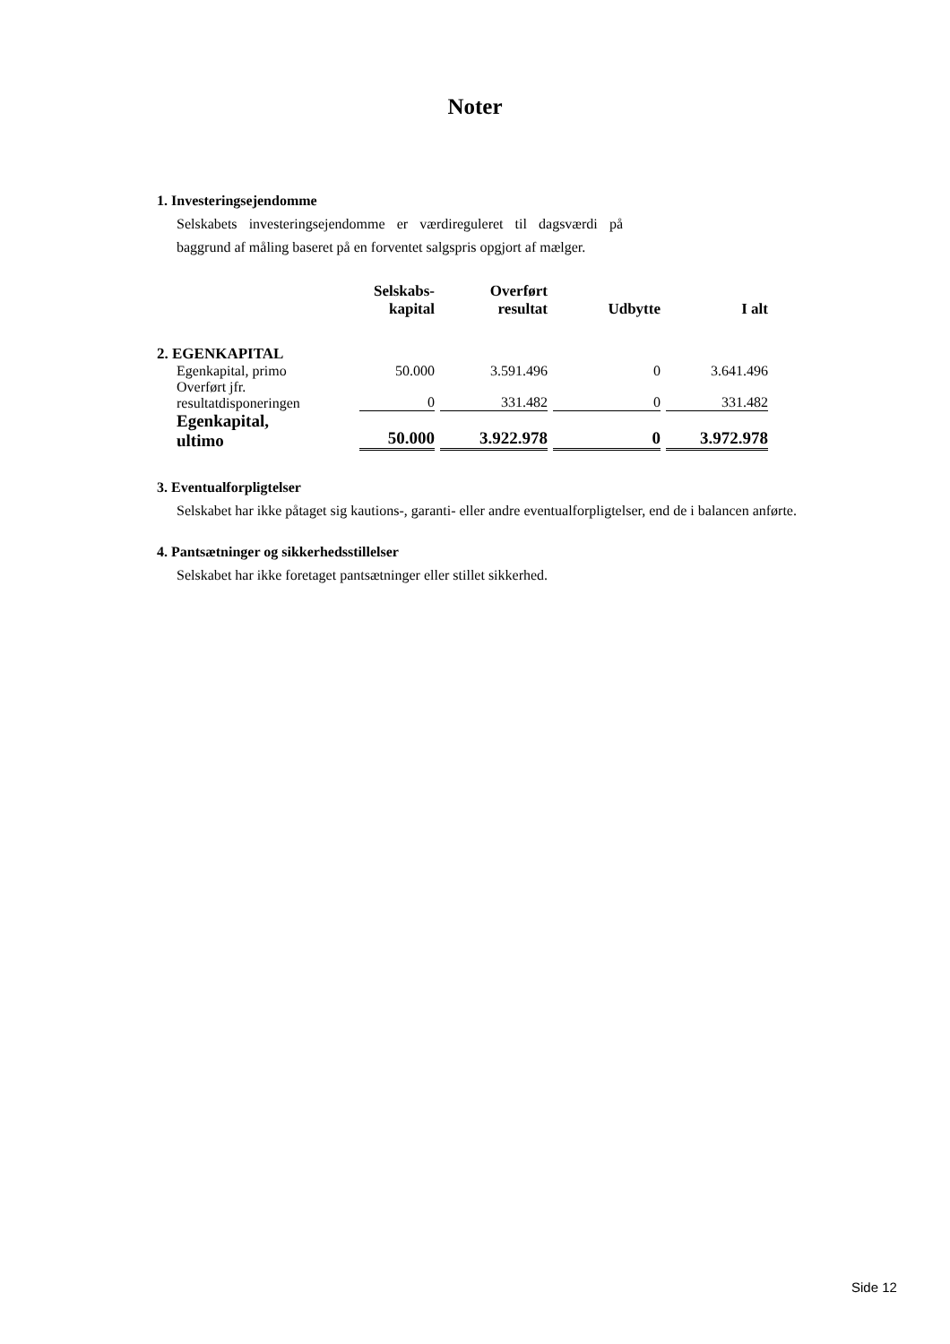Noter
1. Investeringsejendomme
Selskabets investeringsejendomme er værdireguleret til dagsværdi på baggrund af måling baseret på en forventet salgspris opgjort af mælger.
| | Selskabs- kapital | Overført resultat | Udbytte | I alt |
| --- | --- | --- | --- | --- |
| 2. EGENKAPITAL | | | | |
| Egenkapital, primo | 50.000 | 3.591.496 | 0 | 3.641.496 |
| Overført jfr. resultatdisponeringen | 0 | 331.482 | 0 | 331.482 |
| Egenkapital, ultimo | 50.000 | 3.922.978 | 0 | 3.972.978 |
3. Eventualforpligtelser
Selskabet har ikke påtaget sig kautions-, garanti- eller andre eventualforpligtelser, end de i balancen anførte.
4. Pantsætninger og sikkerhedsstillelser
Selskabet har ikke foretaget pantsætninger eller stillet sikkerhed.
Side 12